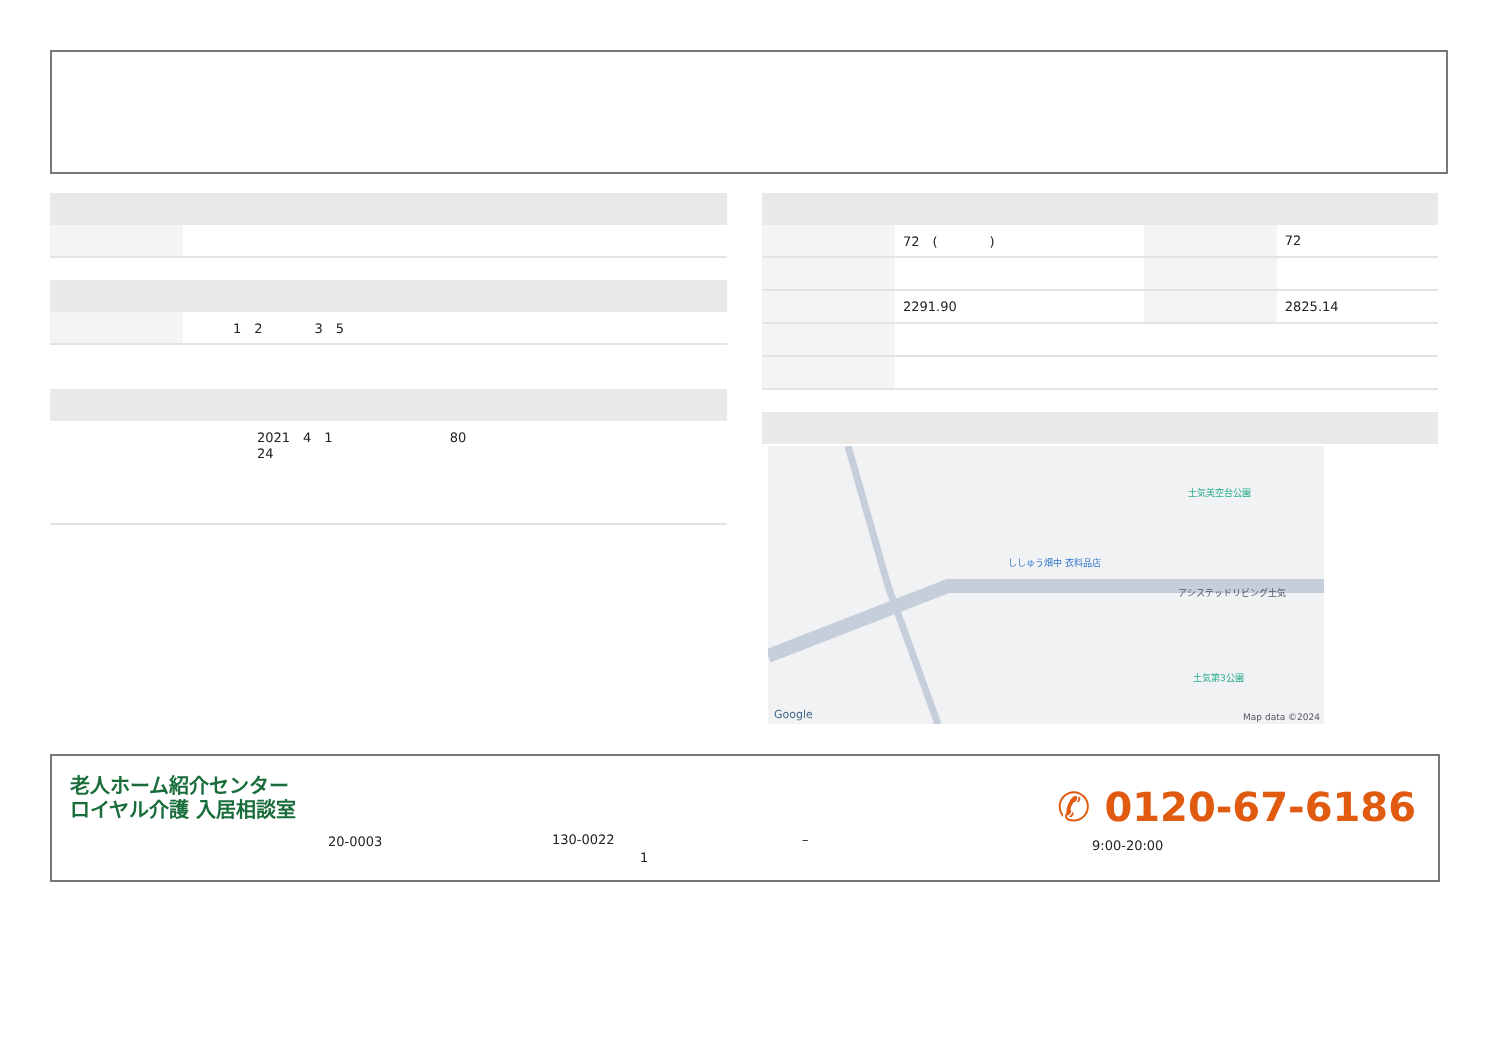| | 1 2 3 5 |
2021　4　1　　　　　　　　　80
24
| | 72 ( ) | | 72 |
| | 2291.90 | | 2825.14 |
土気美空台公園
ししゅう畑中 衣料品店
アシステッドリビング土気
土気第3公園
Google Map data ©2024
老人ホーム紹介センター
ロイヤル介護 入居相談室
20-0003 130-0022
1
–
✆ 0120-67-6186
9:00-20:00